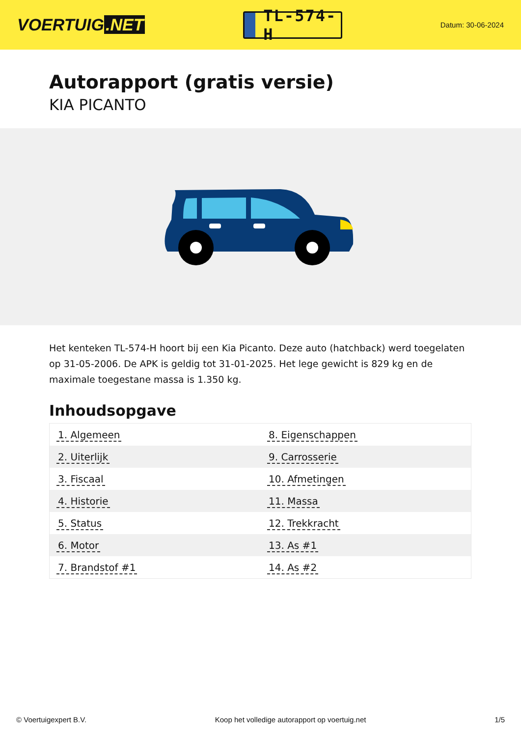VOERTUIG.NET
TL-574-H
Datum: 30-06-2024
Autorapport (gratis versie)
KIA PICANTO
Het kenteken TL-574-H hoort bij een Kia Picanto. Deze auto (hatchback) werd toegelaten op 31-05-2006. De APK is geldig tot 31-01-2025. Het lege gewicht is 829 kg en de maximale toegestane massa is 1.350 kg.
Inhoudsopgave
| 1. Algemeen | 8. Eigenschappen |
| 2. Uiterlijk | 9. Carrosserie |
| 3. Fiscaal | 10. Afmetingen |
| 4. Historie | 11. Massa |
| 5. Status | 12. Trekkracht |
| 6. Motor | 13. As #1 |
| 7. Brandstof #1 | 14. As #2 |
© Voertuigexpert B.V. Koop het volledige autorapport op voertuig.net 1/5